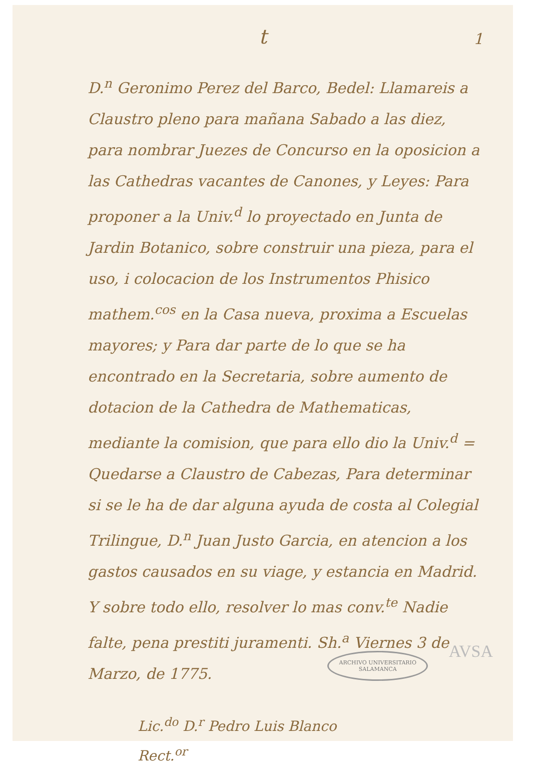t
1
D.<sup>n</sup> Geronimo Perez del Barco, Bedel: Llamareis a Claustro pleno para mañana Sabado a las diez, para nombrar Juezes de Concurso en la oposicion a las Cathedras vacantes de Canones, y Leyes: Para proponer a la Univ.<sup>d</sup> lo proyectado en Junta de Jardin Botanico, sobre construir una pieza, para el uso, i colocacion de los Instrumentos Phisico mathem.<sup>cos</sup> en la Casa nueva, proxima a Escuelas mayores; y Para dar parte de lo que se ha encontrado en la Secretaria, sobre aumento de dotacion de la Cathedra de Mathematicas, mediante la comision, que para ello dio la Univ.<sup>d</sup> = Quedarse a Claustro de Cabezas, Para determinar si se le ha de dar alguna ayuda de costa al Colegial Trilingue, D.<sup>n</sup> Juan Justo Garcia, en atencion a los gastos causados en su viage, y estancia en Madrid. Y sobre todo ello, resolver lo mas conv.<sup>te</sup> Nadie falte, pena prestiti juramenti. Sh.<sup>a</sup> Viernes 3 de Marzo, de 1775.
Lic.<sup>do</sup> D.<sup>r</sup> Pedro Luis Blanco
Rect.<sup>or</sup>
AVSA
ARCHIVO UNIVERSITARIO
SALAMANCA